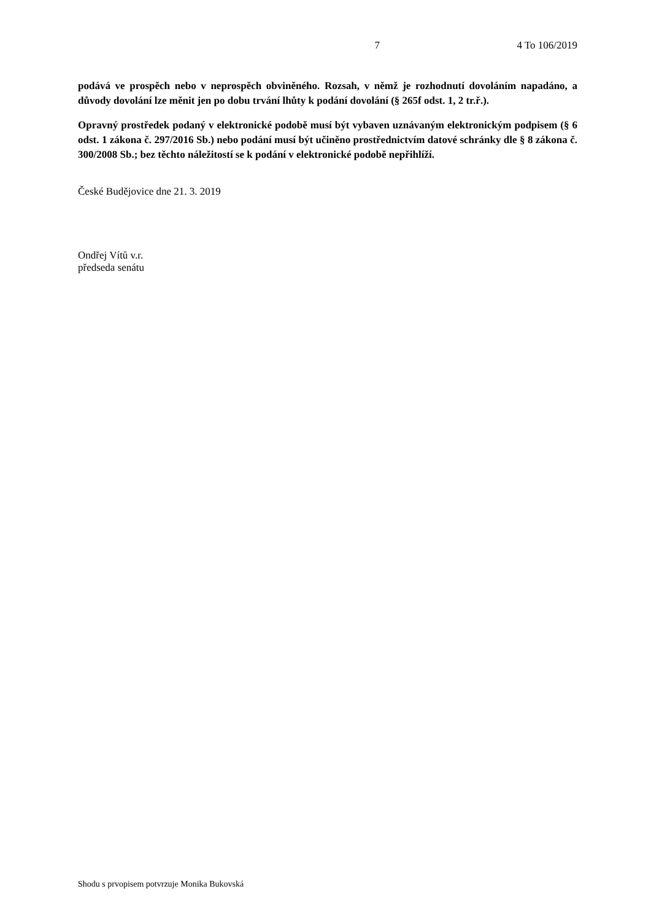7 4 To 106/2019
podává ve prospěch nebo v neprospěch obviněného. Rozsah, v němž je rozhodnutí dovoláním napadáno, a důvody dovolání lze měnit jen po dobu trvání lhůty k podání dovolání (§ 265f odst. 1, 2 tr.ř.).
Opravný prostředek podaný v elektronické podobě musí být vybaven uznávaným elektronickým podpisem (§ 6 odst. 1 zákona č. 297/2016 Sb.) nebo podání musí být učiněno prostřednictvím datové schránky dle § 8 zákona č. 300/2008 Sb.; bez těchto náležitostí se k podání v elektronické podobě nepřihlíží.
České Budějovice dne 21. 3. 2019
Ondřej Vítů v.r.
předseda senátu
Shodu s prvopisem potvrzuje Monika Bukovská